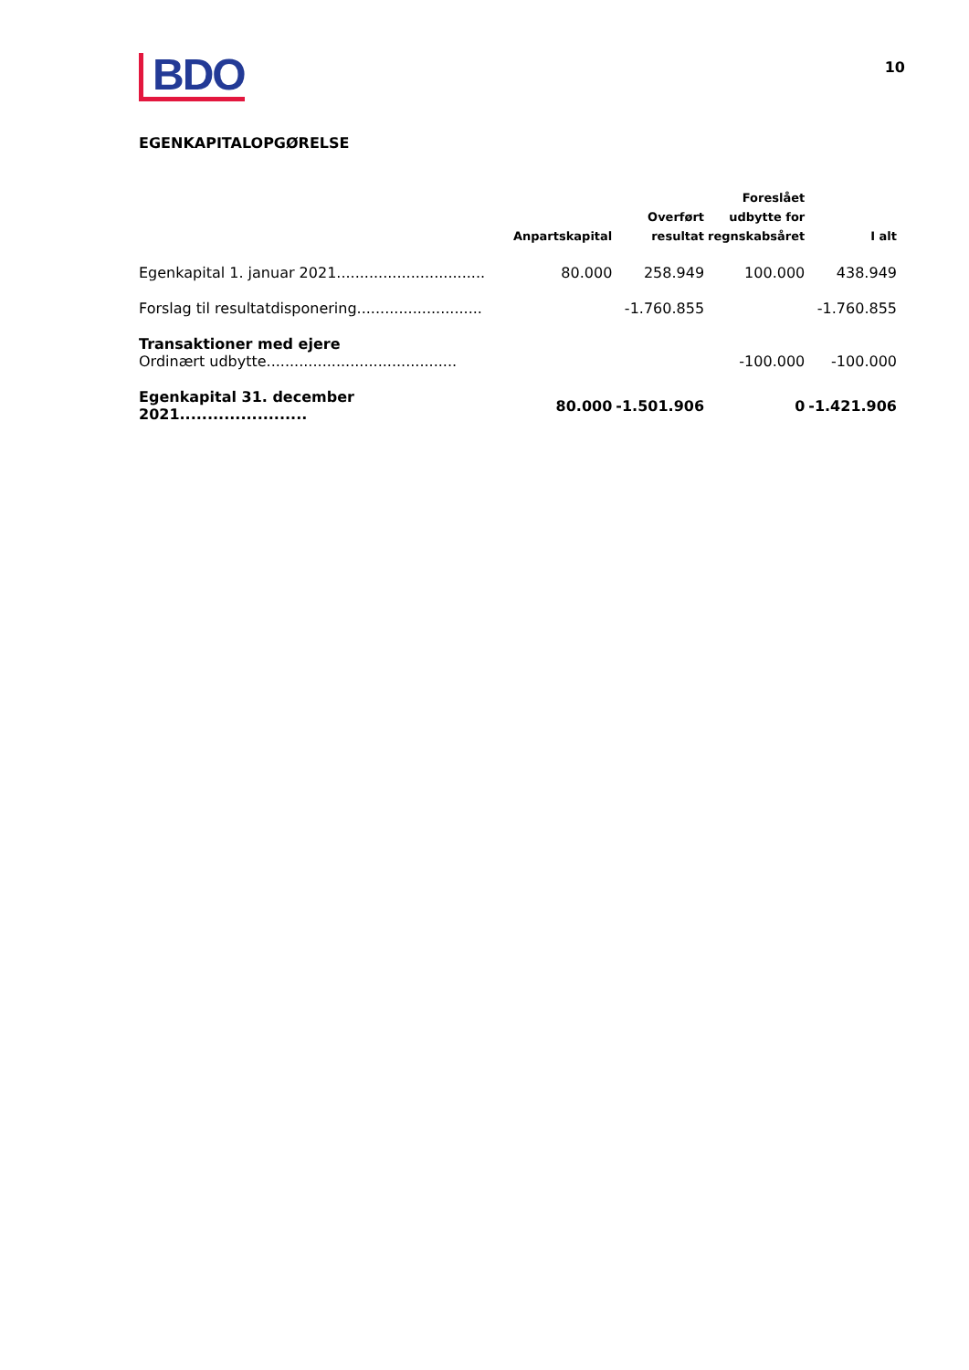BDO
10
EGENKAPITALOPGØRELSE
| | Anpartskapital | Overført resultat | Foreslået udbytte for regnskabsåret | I alt |
| --- | --- | --- | --- | --- |
| Egenkapital 1. januar 2021................................ | 80.000 | 258.949 | 100.000 | 438.949 |
| Forslag til resultatdisponering........................... | | -1.760.855 | | -1.760.855 |
| Transaktioner med ejere | | | | |
| Ordinært udbytte......................................... | | | -100.000 | -100.000 |
| Egenkapital 31. december 2021....................... | 80.000 | -1.501.906 | 0 | -1.421.906 |